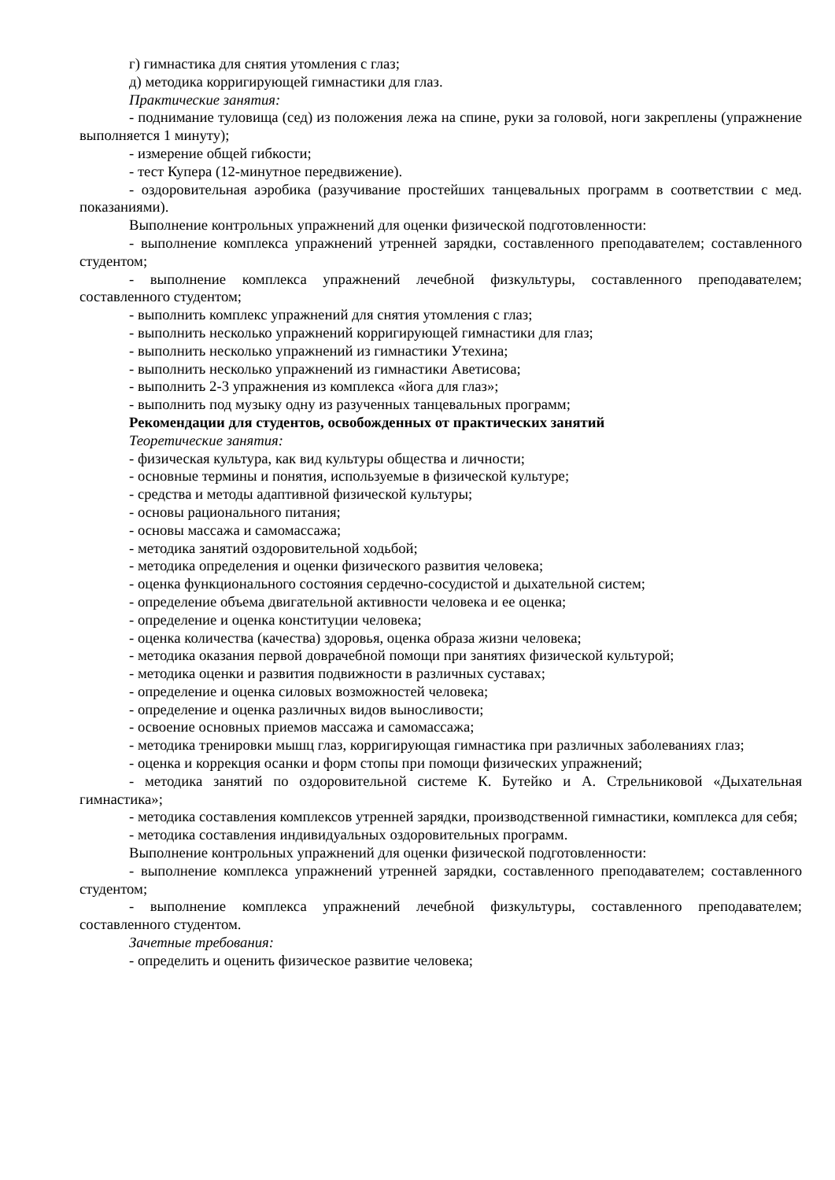г) гимнастика для снятия утомления с глаз;
д) методика корригирующей гимнастики для глаз.
Практические занятия:
- поднимание туловища (сед) из положения лежа на спине, руки за головой, ноги закреплены (упражнение выполняется 1 минуту);
- измерение общей гибкости;
- тест Купера (12-минутное передвижение).
- оздоровительная аэробика (разучивание простейших танцевальных программ в соответствии с мед. показаниями).
Выполнение контрольных упражнений для оценки физической подготовленности:
- выполнение комплекса упражнений утренней зарядки, составленного преподавателем; составленного студентом;
- выполнение комплекса упражнений лечебной физкультуры, составленного преподавателем; составленного студентом;
- выполнить комплекс упражнений для снятия утомления с глаз;
- выполнить несколько упражнений корригирующей гимнастики для глаз;
- выполнить несколько упражнений из гимнастики Утехина;
- выполнить несколько упражнений из гимнастики Аветисова;
- выполнить 2-3 упражнения из комплекса «йога для глаз»;
- выполнить под музыку одну из разученных танцевальных программ;
Рекомендации для студентов, освобожденных от практических занятий
Теоретические занятия:
- физическая культура, как вид культуры общества и личности;
- основные термины и понятия, используемые в физической культуре;
- средства и методы адаптивной физической культуры;
- основы рационального питания;
- основы массажа и самомассажа;
- методика занятий оздоровительной ходьбой;
- методика определения и оценки физического развития человека;
- оценка функционального состояния сердечно-сосудистой и дыхательной систем;
- определение объема двигательной активности человека и ее оценка;
- определение и оценка конституции человека;
- оценка количества (качества) здоровья, оценка образа жизни человека;
- методика оказания первой доврачебной помощи при занятиях физической культурой;
- методика оценки и развития подвижности в различных суставах;
- определение и оценка силовых возможностей человека;
- определение и оценка различных видов выносливости;
- освоение основных приемов массажа и самомассажа;
- методика тренировки мышц глаз, корригирующая гимнастика при различных заболеваниях глаз;
- оценка и коррекция осанки и форм стопы при помощи физических упражнений;
- методика занятий по оздоровительной системе К. Бутейко и А. Стрельниковой «Дыхательная гимнастика»;
- методика составления комплексов утренней зарядки, производственной гимнастики, комплекса для себя;
- методика составления индивидуальных оздоровительных программ.
Выполнение контрольных упражнений для оценки физической подготовленности:
- выполнение комплекса упражнений утренней зарядки, составленного преподавателем; составленного студентом;
- выполнение комплекса упражнений лечебной физкультуры, составленного преподавателем; составленного студентом.
Зачетные требования:
- определить и оценить физическое развитие человека;